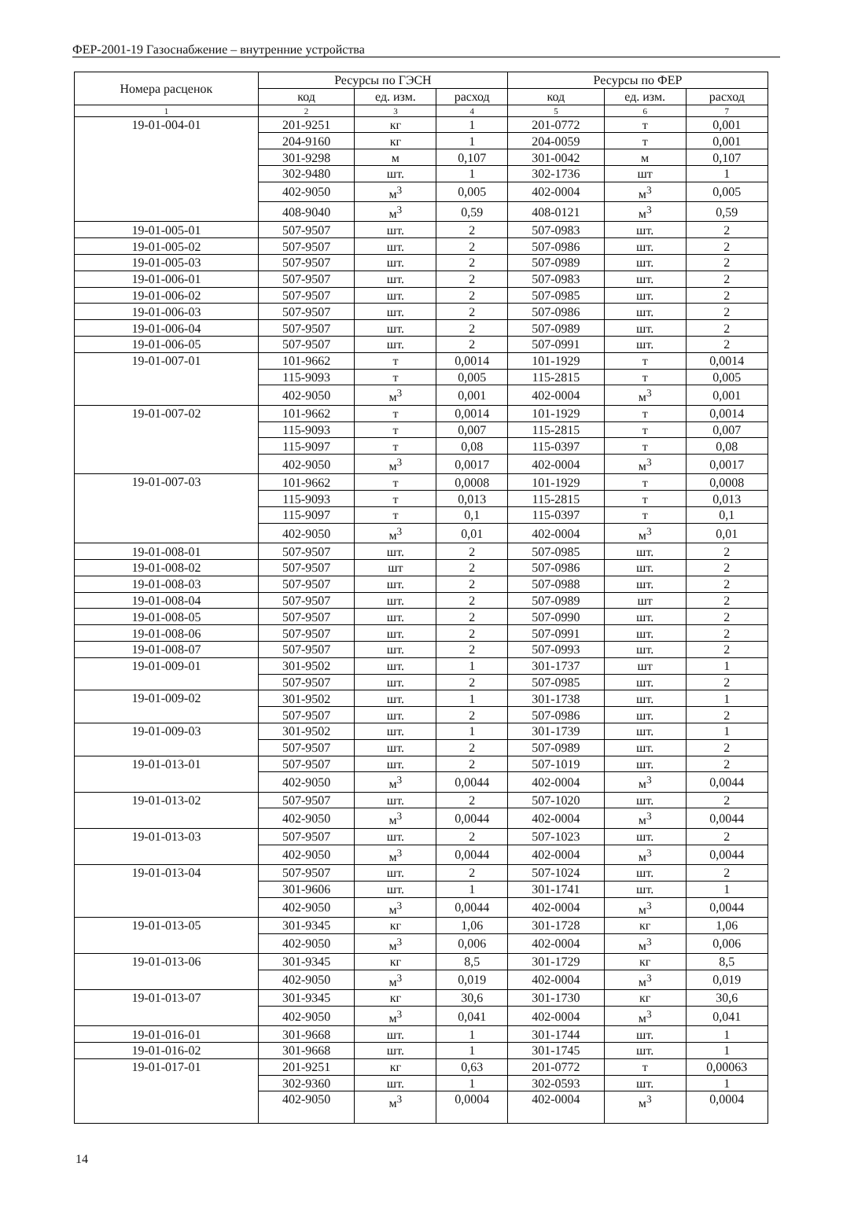ФЕР-2001-19 Газоснабжение – внутренние устройства
| Номера расценок | Ресурсы по ГЭСН | | | Ресурсы по ФЕР | | |
| --- | --- | --- | --- | --- | --- | --- |
| | код | ед. изм. | расход | код | ед. изм. | расход |
| 1 | 2 | 3 | 4 | 5 | 6 | 7 |
| 19-01-004-01 | 201-9251 | кг | 1 | 201-0772 | т | 0,001 |
| | 204-9160 | кг | 1 | 204-0059 | т | 0,001 |
| | 301-9298 | м | 0,107 | 301-0042 | м | 0,107 |
| | 302-9480 | шт. | 1 | 302-1736 | шт | 1 |
| | 402-9050 | м<sup>3</sup> | 0,005 | 402-0004 | м<sup>3</sup> | 0,005 |
| | 408-9040 | м<sup>3</sup> | 0,59 | 408-0121 | м<sup>3</sup> | 0,59 |
| 19-01-005-01 | 507-9507 | шт. | 2 | 507-0983 | шт. | 2 |
| 19-01-005-02 | 507-9507 | шт. | 2 | 507-0986 | шт. | 2 |
| 19-01-005-03 | 507-9507 | шт. | 2 | 507-0989 | шт. | 2 |
| 19-01-006-01 | 507-9507 | шт. | 2 | 507-0983 | шт. | 2 |
| 19-01-006-02 | 507-9507 | шт. | 2 | 507-0985 | шт. | 2 |
| 19-01-006-03 | 507-9507 | шт. | 2 | 507-0986 | шт. | 2 |
| 19-01-006-04 | 507-9507 | шт. | 2 | 507-0989 | шт. | 2 |
| 19-01-006-05 | 507-9507 | шт. | 2 | 507-0991 | шт. | 2 |
| 19-01-007-01 | 101-9662 | т | 0,0014 | 101-1929 | т | 0,0014 |
| | 115-9093 | т | 0,005 | 115-2815 | т | 0,005 |
| | 402-9050 | м<sup>3</sup> | 0,001 | 402-0004 | м<sup>3</sup> | 0,001 |
| 19-01-007-02 | 101-9662 | т | 0,0014 | 101-1929 | т | 0,0014 |
| | 115-9093 | т | 0,007 | 115-2815 | т | 0,007 |
| | 115-9097 | т | 0,08 | 115-0397 | т | 0,08 |
| | 402-9050 | м<sup>3</sup> | 0,0017 | 402-0004 | м<sup>3</sup> | 0,0017 |
| 19-01-007-03 | 101-9662 | т | 0,0008 | 101-1929 | т | 0,0008 |
| | 115-9093 | т | 0,013 | 115-2815 | т | 0,013 |
| | 115-9097 | т | 0,1 | 115-0397 | т | 0,1 |
| | 402-9050 | м<sup>3</sup> | 0,01 | 402-0004 | м<sup>3</sup> | 0,01 |
| 19-01-008-01 | 507-9507 | шт. | 2 | 507-0985 | шт. | 2 |
| 19-01-008-02 | 507-9507 | шт | 2 | 507-0986 | шт. | 2 |
| 19-01-008-03 | 507-9507 | шт. | 2 | 507-0988 | шт. | 2 |
| 19-01-008-04 | 507-9507 | шт. | 2 | 507-0989 | шт | 2 |
| 19-01-008-05 | 507-9507 | шт. | 2 | 507-0990 | шт. | 2 |
| 19-01-008-06 | 507-9507 | шт. | 2 | 507-0991 | шт. | 2 |
| 19-01-008-07 | 507-9507 | шт. | 2 | 507-0993 | шт. | 2 |
| 19-01-009-01 | 301-9502 | шт. | 1 | 301-1737 | шт | 1 |
| | 507-9507 | шт. | 2 | 507-0985 | шт. | 2 |
| 19-01-009-02 | 301-9502 | шт. | 1 | 301-1738 | шт. | 1 |
| | 507-9507 | шт. | 2 | 507-0986 | шт. | 2 |
| 19-01-009-03 | 301-9502 | шт. | 1 | 301-1739 | шт. | 1 |
| | 507-9507 | шт. | 2 | 507-0989 | шт. | 2 |
| 19-01-013-01 | 507-9507 | шт. | 2 | 507-1019 | шт. | 2 |
| | 402-9050 | м<sup>3</sup> | 0,0044 | 402-0004 | м<sup>3</sup> | 0,0044 |
| 19-01-013-02 | 507-9507 | шт. | 2 | 507-1020 | шт. | 2 |
| | 402-9050 | м<sup>3</sup> | 0,0044 | 402-0004 | м<sup>3</sup> | 0,0044 |
| 19-01-013-03 | 507-9507 | шт. | 2 | 507-1023 | шт. | 2 |
| | 402-9050 | м<sup>3</sup> | 0,0044 | 402-0004 | м<sup>3</sup> | 0,0044 |
| 19-01-013-04 | 507-9507 | шт. | 2 | 507-1024 | шт. | 2 |
| | 301-9606 | шт. | 1 | 301-1741 | шт. | 1 |
| | 402-9050 | м<sup>3</sup> | 0,0044 | 402-0004 | м<sup>3</sup> | 0,0044 |
| 19-01-013-05 | 301-9345 | кг | 1,06 | 301-1728 | кг | 1,06 |
| | 402-9050 | м<sup>3</sup> | 0,006 | 402-0004 | м<sup>3</sup> | 0,006 |
| 19-01-013-06 | 301-9345 | кг | 8,5 | 301-1729 | кг | 8,5 |
| | 402-9050 | м<sup>3</sup> | 0,019 | 402-0004 | м<sup>3</sup> | 0,019 |
| 19-01-013-07 | 301-9345 | кг | 30,6 | 301-1730 | кг | 30,6 |
| | 402-9050 | м<sup>3</sup> | 0,041 | 402-0004 | м<sup>3</sup> | 0,041 |
| 19-01-016-01 | 301-9668 | шт. | 1 | 301-1744 | шт. | 1 |
| 19-01-016-02 | 301-9668 | шт. | 1 | 301-1745 | шт. | 1 |
| 19-01-017-01 | 201-9251 | кг | 0,63 | 201-0772 | т | 0,00063 |
| | 302-9360 | шт. | 1 | 302-0593 | шт. | 1 |
| | 402-9050 | м<sup>3</sup> | 0,0004 | 402-0004 | м<sup>3</sup> | 0,0004 |
14